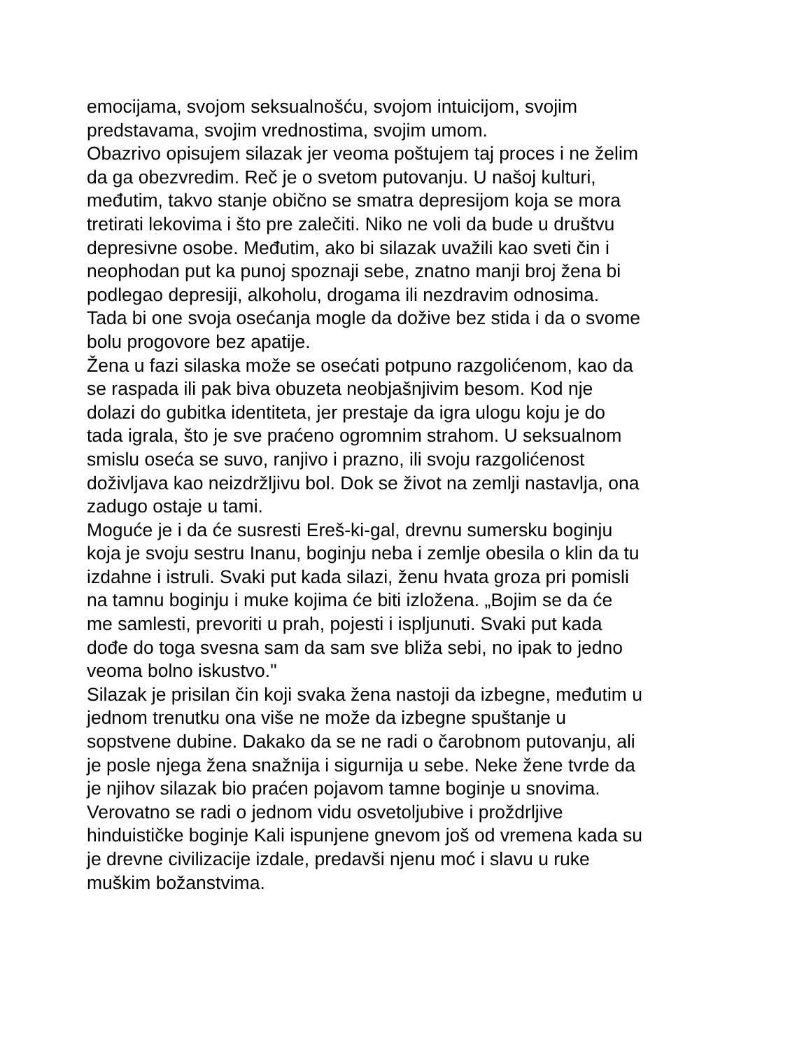emocijama, svojom seksualnošću, svojom intuicijom, svojim
predstavama, svojim vrednostima, svojim umom.
Obazrivo opisujem silazak jer veoma poštujem taj proces i ne želim
da ga obezvredim. Reč je o svetom putovanju. U našoj kulturi,
međutim, takvo stanje obično se smatra depresijom koja se mora
tretirati lekovima i što pre zalečiti. Niko ne voli da bude u društvu
depresivne osobe. Međutim, ako bi silazak uvažili kao sveti čin i
neophodan put ka punoj spoznaji sebe, znatno manji broj žena bi
podlegao depresiji, alkoholu, drogama ili nezdravim odnosima.
Tada bi one svoja osećanja mogle da dožive bez stida i da o svome
bolu progovore bez apatije.
Žena u fazi silaska može se osećati potpuno razgolićenom, kao da
se raspada ili pak biva obuzeta neobjašnjivim besom. Kod nje
dolazi do gubitka identiteta, jer prestaje da igra ulogu koju je do
tada igrala, što je sve praćeno ogromnim strahom. U seksualnom
smislu oseća se suvo, ranjivo i prazno, ili svoju razgolićenost
doživljava kao neizdržljivu bol. Dok se život na zemlji nastavlja, ona
zadugo ostaje u tami.
Moguće je i da će susresti Ereš-ki-gal, drevnu sumersku boginju
koja je svoju sestru Inanu, boginju neba i zemlje obesila o klin da tu
izdahne i istruli. Svaki put kada silazi, ženu hvata groza pri pomisli
na tamnu boginju i muke kojima će biti izložena. „Bojim se da će
me samlesti, prevoriti u prah, pojesti i ispljunuti. Svaki put kada
dođe do toga svesna sam da sam sve bliža sebi, no ipak to jedno
veoma bolno iskustvo."
Silazak je prisilan čin koji svaka žena nastoji da izbegne, međutim u
jednom trenutku ona više ne može da izbegne spuštanje u
sopstvene dubine. Dakako da se ne radi o čarobnom putovanju, ali
je posle njega žena snažnija i sigurnija u sebe. Neke žene tvrde da
je njihov silazak bio praćen pojavom tamne boginje u snovima.
Verovatno se radi o jednom vidu osvetoljubive i proždrljive
hinduističke boginje Kali ispunjene gnevom još od vremena kada su
je drevne civilizacije izdale, predavši njenu moć i slavu u ruke
muškim božanstvima.